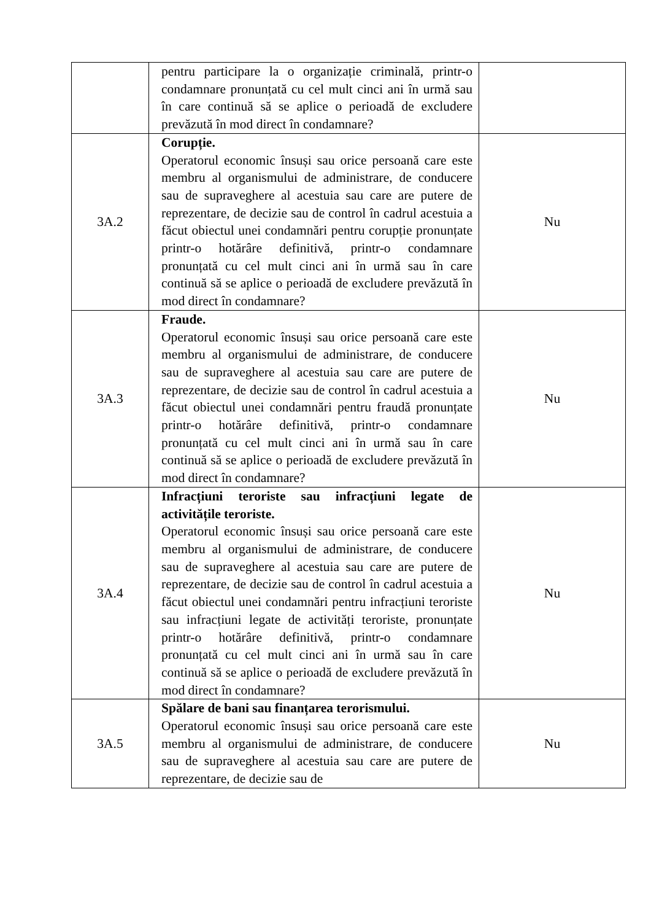| | pentru participare la o organizație criminală, printr-o condamnare pronunțată cu cel mult cinci ani în urmă sau în care continuă să se aplice o perioadă de excludere prevăzută în mod direct în condamnare? | |
| 3A.2 | Corupție. Operatorul economic însuși sau orice persoană care este membru al organismului de administrare, de conducere sau de supraveghere al acestuia sau care are putere de reprezentare, de decizie sau de control în cadrul acestuia a făcut obiectul unei condamnări pentru corupție pronunțate printr-o hotărâre definitivă, printr-o condamnare pronunțată cu cel mult cinci ani în urmă sau în care continuă să se aplice o perioadă de excludere prevăzută în mod direct în condamnare? | Nu |
| 3A.3 | Fraude. Operatorul economic însuși sau orice persoană care este membru al organismului de administrare, de conducere sau de supraveghere al acestuia sau care are putere de reprezentare, de decizie sau de control în cadrul acestuia a făcut obiectul unei condamnări pentru fraudă pronunțate printr-o hotărâre definitivă, printr-o condamnare pronunțată cu cel mult cinci ani în urmă sau în care continuă să se aplice o perioadă de excludere prevăzută în mod direct în condamnare? | Nu |
| 3A.4 | Infracțiuni teroriste sau infracțiuni legate de activitățile teroriste. Operatorul economic însuși sau orice persoană care este membru al organismului de administrare, de conducere sau de supraveghere al acestuia sau care are putere de reprezentare, de decizie sau de control în cadrul acestuia a făcut obiectul unei condamnări pentru infracțiuni teroriste sau infracțiuni legate de activități teroriste, pronunțate printr-o hotărâre definitivă, printr-o condamnare pronunțată cu cel mult cinci ani în urmă sau în care continuă să se aplice o perioadă de excludere prevăzută în mod direct în condamnare? | Nu |
| 3A.5 | Spălare de bani sau finanțarea terorismului. Operatorul economic însuși sau orice persoană care este membru al organismului de administrare, de conducere sau de supraveghere al acestuia sau care are putere de reprezentare, de decizie sau de | Nu |